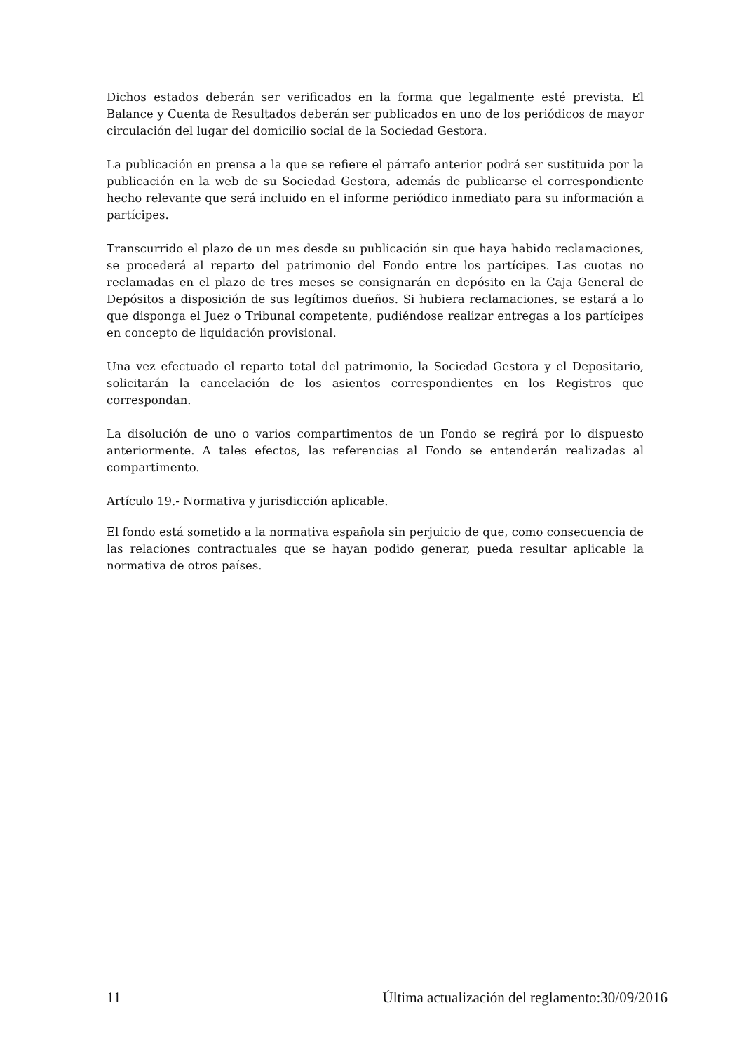Dichos estados deberán ser verificados en la forma que legalmente esté prevista. El Balance y Cuenta de Resultados deberán ser publicados en uno de los periódicos de mayor circulación del lugar del domicilio social de la Sociedad Gestora.
La publicación en prensa a la que se refiere el párrafo anterior podrá ser sustituida por la publicación en la web de su Sociedad Gestora, además de publicarse el correspondiente hecho relevante que será incluido en el informe periódico inmediato para su información a partícipes.
Transcurrido el plazo de un mes desde su publicación sin que haya habido reclamaciones, se procederá al reparto del patrimonio del Fondo entre los partícipes. Las cuotas no reclamadas en el plazo de tres meses se consignarán en depósito en la Caja General de Depósitos a disposición de sus legítimos dueños. Si hubiera reclamaciones, se estará a lo que disponga el Juez o Tribunal competente, pudiéndose realizar entregas a los partícipes en concepto de liquidación provisional.
Una vez efectuado el reparto total del patrimonio, la Sociedad Gestora y el Depositario, solicitarán la cancelación de los asientos correspondientes en los Registros que correspondan.
La disolución de uno o varios compartimentos de un Fondo se regirá por lo dispuesto anteriormente. A tales efectos, las referencias al Fondo se entenderán realizadas al compartimento.
Artículo 19.- Normativa y jurisdicción aplicable.
El fondo está sometido a la normativa española sin perjuicio de que, como consecuencia de las relaciones contractuales que se hayan podido generar, pueda resultar aplicable la normativa de otros países.
11 Última actualización del reglamento:30/09/2016